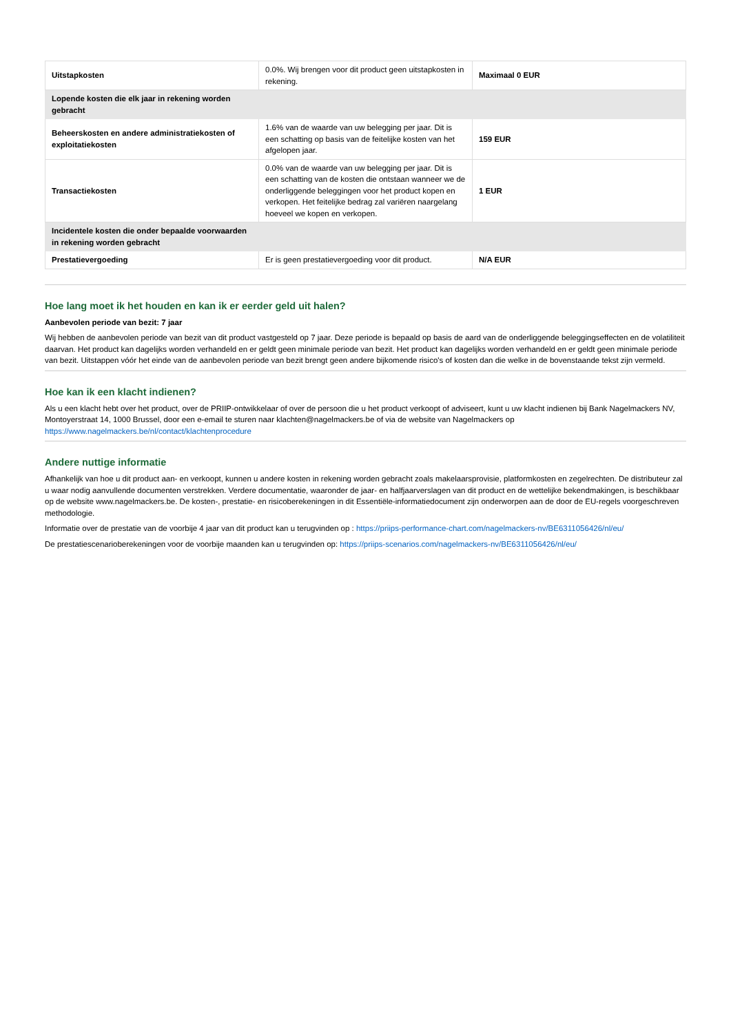| Uitstapkosten | 0.0%. Wij brengen voor dit product geen uitstapkosten in rekening. | Maximaal 0 EUR |
| Lopende kosten die elk jaar in rekening worden gebracht | | |
| Beheerskosten en andere administratiekosten of exploitatiekosten | 1.6% van de waarde van uw belegging per jaar. Dit is een schatting op basis van de feitelijke kosten van het afgelopen jaar. | 159 EUR |
| Transactiekosten | 0.0% van de waarde van uw belegging per jaar. Dit is een schatting van de kosten die ontstaan wanneer we de onderliggende beleggingen voor het product kopen en verkopen. Het feitelijke bedrag zal variëren naargelang hoeveel we kopen en verkopen. | 1 EUR |
| Incidentele kosten die onder bepaalde voorwaarden in rekening worden gebracht | | |
| Prestatievergoeding | Er is geen prestatievergoeding voor dit product. | N/A EUR |
Hoe lang moet ik het houden en kan ik er eerder geld uit halen?
Aanbevolen periode van bezit: 7 jaar
Wij hebben de aanbevolen periode van bezit van dit product vastgesteld op 7 jaar. Deze periode is bepaald op basis de aard van de onderliggende beleggingseffecten en de volatiliteit daarvan. Het product kan dagelijks worden verhandeld en er geldt geen minimale periode van bezit. Het product kan dagelijks worden verhandeld en er geldt geen minimale periode van bezit. Uitstappen vóór het einde van de aanbevolen periode van bezit brengt geen andere bijkomende risico's of kosten dan die welke in de bovenstaande tekst zijn vermeld.
Hoe kan ik een klacht indienen?
Als u een klacht hebt over het product, over de PRIIP-ontwikkelaar of over de persoon die u het product verkoopt of adviseert, kunt u uw klacht indienen bij Bank Nagelmackers NV, Montoyerstraat 14, 1000 Brussel, door een e-email te sturen naar klachten@nagelmackers.be of via de website van Nagelmackers op https://www.nagelmackers.be/nl/contact/klachtenprocedure
Andere nuttige informatie
Afhankelijk van hoe u dit product aan- en verkoopt, kunnen u andere kosten in rekening worden gebracht zoals makelaarsprovisie, platformkosten en zegelrechten. De distributeur zal u waar nodig aanvullende documenten verstrekken. Verdere documentatie, waaronder de jaar- en halfjaarverslagen van dit product en de wettelijke bekendmakingen, is beschikbaar op de website www.nagelmackers.be. De kosten-, prestatie- en risicoberekeningen in dit Essentiële-informatiedocument zijn onderworpen aan de door de EU-regels voorgeschreven methodologie.
Informatie over de prestatie van de voorbije 4 jaar van dit product kan u terugvinden op : https://priips-performance-chart.com/nagelmackers-nv/BE6311056426/nl/eu/
De prestatiescenarioberekeningen voor de voorbije maanden kan u terugvinden op: https://priips-scenarios.com/nagelmackers-nv/BE6311056426/nl/eu/